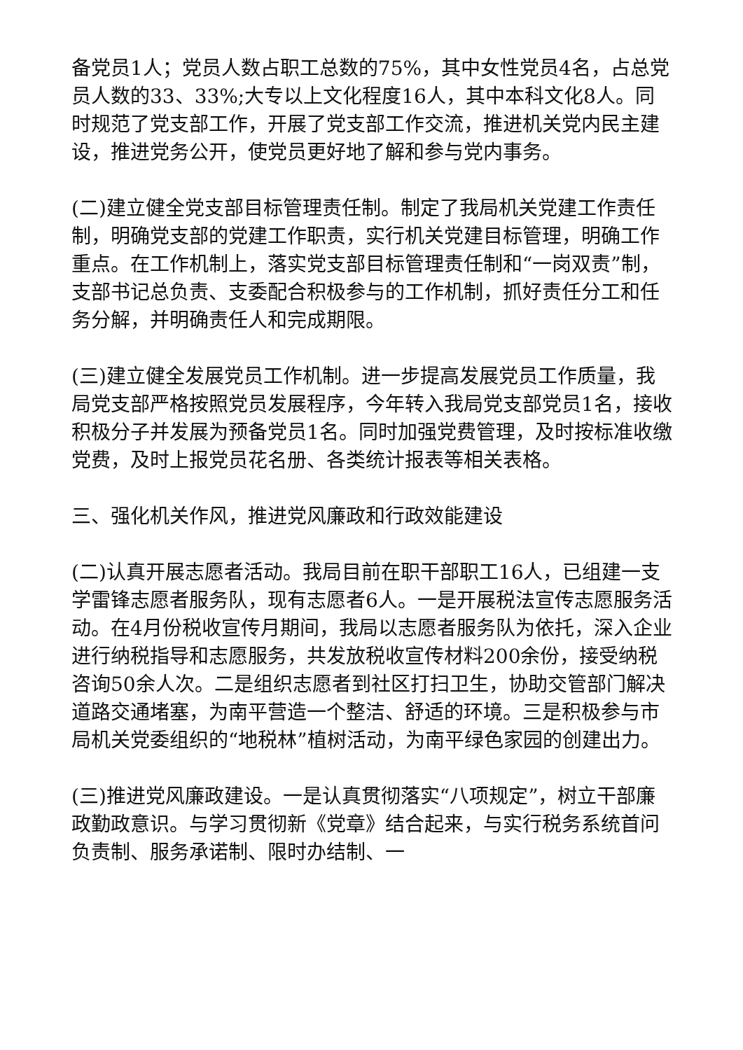备党员1人；党员人数占职工总数的75%，其中女性党员4名，占总党员人数的33、33%;大专以上文化程度16人，其中本科文化8人。同时规范了党支部工作，开展了党支部工作交流，推进机关党内民主建设，推进党务公开，使党员更好地了解和参与党内事务。
(二)建立健全党支部目标管理责任制。制定了我局机关党建工作责任制，明确党支部的党建工作职责，实行机关党建目标管理，明确工作重点。在工作机制上，落实党支部目标管理责任制和“一岗双责”制，支部书记总负责、支委配合积极参与的工作机制，抓好责任分工和任务分解，并明确责任人和完成期限。
(三)建立健全发展党员工作机制。进一步提高发展党员工作质量，我局党支部严格按照党员发展程序，今年转入我局党支部党员1名，接收积极分子并发展为预备党员1名。同时加强党费管理，及时按标准收缴党费，及时上报党员花名册、各类统计报表等相关表格。
三、强化机关作风，推进党风廉政和行政效能建设
(二)认真开展志愿者活动。我局目前在职干部职工16人，已组建一支学雷锋志愿者服务队，现有志愿者6人。一是开展税法宣传志愿服务活动。在4月份税收宣传月期间，我局以志愿者服务队为依托，深入企业进行纳税指导和志愿服务，共发放税收宣传材料200余份，接受纳税咨询50余人次。二是组织志愿者到社区打扫卫生，协助交管部门解决道路交通堵塞，为南平营造一个整洁、舒适的环境。三是积极参与市局机关党委组织的“地税林”植树活动，为南平绿色家园的创建出力。
(三)推进党风廉政建设。一是认真贯彻落实“八项规定”，树立干部廉政勤政意识。与学习贯彻新《党章》结合起来，与实行税务系统首问负责制、服务承诺制、限时办结制、一